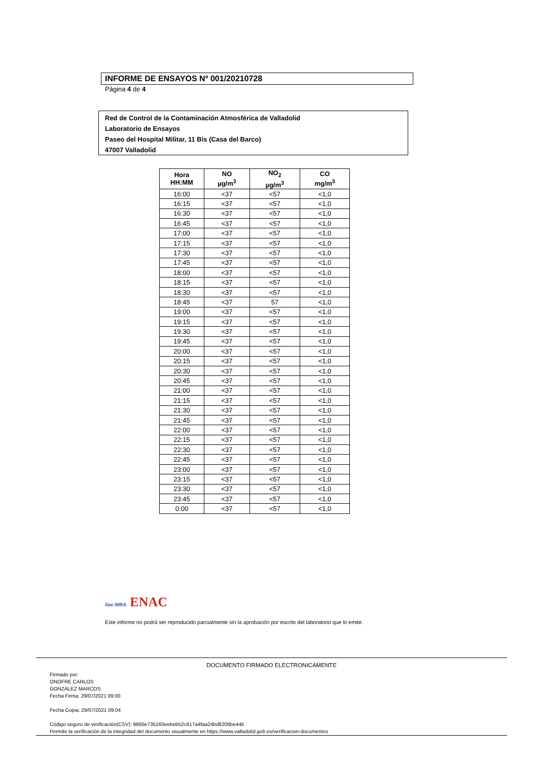INFORME DE ENSAYOS Nº 001/20210728
Página 4 de 4
Red de Control de la Contaminación Atmosférica de Valladolid
Laboratorio de Ensayos
Paseo del Hospital Militar, 11 Bis (Casa del Barco)
47007 Valladolid
| Hora HH:MM | NO µg/m<sup>3</sup> | NO<sub>2</sub> µg/m<sup>3</sup> | CO mg/m<sup>3</sup> |
| --- | --- | --- | --- |
| 16:00 | <37 | <57 | <1,0 |
| 16:15 | <37 | <57 | <1,0 |
| 16:30 | <37 | <57 | <1,0 |
| 16:45 | <37 | <57 | <1,0 |
| 17:00 | <37 | <57 | <1,0 |
| 17:15 | <37 | <57 | <1,0 |
| 17:30 | <37 | <57 | <1,0 |
| 17:45 | <37 | <57 | <1,0 |
| 18:00 | <37 | <57 | <1,0 |
| 18:15 | <37 | <57 | <1,0 |
| 18:30 | <37 | <57 | <1,0 |
| 18:45 | <37 | 57 | <1,0 |
| 19:00 | <37 | <57 | <1,0 |
| 19:15 | <37 | <57 | <1,0 |
| 19:30 | <37 | <57 | <1,0 |
| 19:45 | <37 | <57 | <1,0 |
| 20:00 | <37 | <57 | <1,0 |
| 20:15 | <37 | <57 | <1,0 |
| 20:30 | <37 | <57 | <1,0 |
| 20:45 | <37 | <57 | <1,0 |
| 21:00 | <37 | <57 | <1,0 |
| 21:15 | <37 | <57 | <1,0 |
| 21:30 | <37 | <57 | <1,0 |
| 21:45 | <37 | <57 | <1,0 |
| 22:00 | <37 | <57 | <1,0 |
| 22:15 | <37 | <57 | <1,0 |
| 22:30 | <37 | <57 | <1,0 |
| 22:45 | <37 | <57 | <1,0 |
| 23:00 | <37 | <57 | <1,0 |
| 23:15 | <37 | <57 | <1,0 |
| 23:30 | <37 | <57 | <1,0 |
| 23:45 | <37 | <57 | <1,0 |
| 0:00 | <37 | <57 | <1,0 |
ilac-MRA ENAC
Este informe no podrá ser reproducido parcialmente sin la aprobación por escrito del laboratorio que lo emite.
DOCUMENTO FIRMADO ELECTRONICAMENTE
Firmado por:
ONOFRE CARLOS
GONZALEZ MARCOS
Fecha Firma: 29/07/2021 09:00
Fecha Copia: 29/07/2021 09:04
Código seguro de verificación(CSV): 9865e735160eebeb52c617a4faa24bd8206be44b
Permite la verificación de la integridad del documento visualmente en https://www.valladolid.gob.es/verificacion-documentos